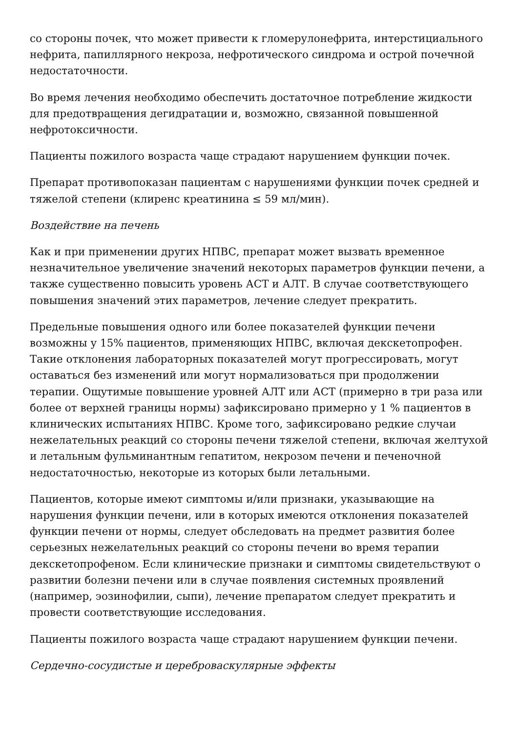со стороны почек, что может привести к гломерулонефрита, интерстициального нефрита, папиллярного некроза, нефротического синдрома и острой почечной недостаточности.
Во время лечения необходимо обеспечить достаточное потребление жидкости для предотвращения дегидратации и, возможно, связанной повышенной нефротоксичности.
Пациенты пожилого возраста чаще страдают нарушением функции почек.
Препарат противопоказан пациентам с нарушениями функции почек средней и тяжелой степени (клиренс креатинина ≤ 59 мл/мин).
Воздействие на печень
Как и при применении других НПВС, препарат может вызвать временное незначительное увеличение значений некоторых параметров функции печени, а также существенно повысить уровень АСТ и АЛТ. В случае соответствующего повышения значений этих параметров, лечение следует прекратить.
Предельные повышения одного или более показателей функции печени возможны у 15% пациентов, применяющих НПВС, включая декскетопрофен. Такие отклонения лабораторных показателей могут прогрессировать, могут оставаться без изменений или могут нормализоваться при продолжении терапии. Ощутимые повышение уровней АЛТ или АСТ (примерно в три раза или более от верхней границы нормы) зафиксировано примерно у 1 % пациентов в клинических испытаниях НПВС. Кроме того, зафиксировано редкие случаи нежелательных реакций со стороны печени тяжелой степени, включая желтухой и летальным фульминантным гепатитом, некрозом печени и печеночной недостаточностью, некоторые из которых были летальными.
Пациентов, которые имеют симптомы и/или признаки, указывающие на нарушения функции печени, или в которых имеются отклонения показателей функции печени от нормы, следует обследовать на предмет развития более серьезных нежелательных реакций со стороны печени во время терапии декскетопрофеном. Если клинические признаки и симптомы свидетельствуют о развитии болезни печени или в случае появления системных проявлений (например, эозинофилии, сыпи), лечение препаратом следует прекратить и провести соответствующие исследования.
Пациенты пожилого возраста чаще страдают нарушением функции печени.
Сердечно-сосудистые и цереброваскулярные эффекты